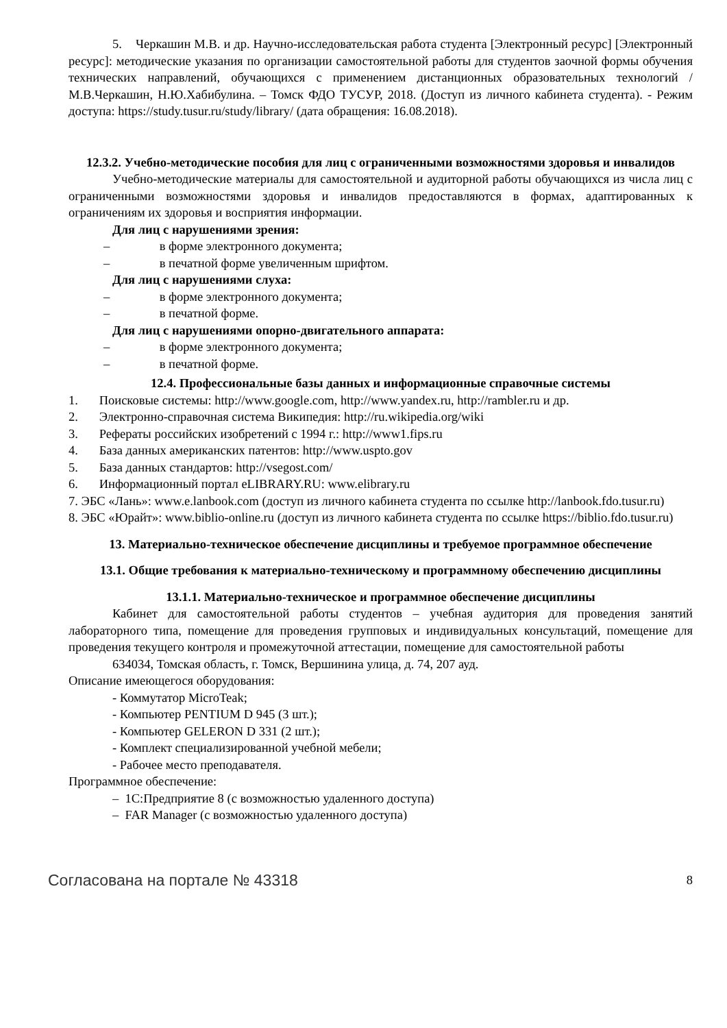5. Черкашин М.В. и др. Научно-исследовательская работа студента [Электронный ресурс] [Электронный ресурс]: методические указания по организации самостоятельной работы для студентов заочной формы обучения технических направлений, обучающихся с применением дистанционных образовательных технологий / М.В.Черкашин, Н.Ю.Хабибулина. – Томск ФДО ТУСУР, 2018. (Доступ из личного кабинета студента). - Режим доступа: https://study.tusur.ru/study/library/ (дата обращения: 16.08.2018).
12.3.2. Учебно-методические пособия для лиц с ограниченными возможностями здоровья и инвалидов
Учебно-методические материалы для самостоятельной и аудиторной работы обучающихся из числа лиц с ограниченными возможностями здоровья и инвалидов предоставляются в формах, адаптированных к ограничениям их здоровья и восприятия информации.
Для лиц с нарушениями зрения:
– в форме электронного документа;
– в печатной форме увеличенным шрифтом.
Для лиц с нарушениями слуха:
– в форме электронного документа;
– в печатной форме.
Для лиц с нарушениями опорно-двигательного аппарата:
– в форме электронного документа;
– в печатной форме.
12.4. Профессиональные базы данных и информационные справочные системы
1. Поисковые системы: http://www.google.com, http://www.yandex.ru, http://rambler.ru и др.
2. Электронно-справочная система Википедия: http://ru.wikipedia.org/wiki
3. Рефераты российских изобретений с 1994 г.: http://www1.fips.ru
4. База данных американских патентов: http://www.uspto.gov
5. База данных стандартов: http://vsegost.com/
6. Информационный портал eLIBRARY.RU: www.elibrary.ru
7. ЭБС «Лань»: www.e.lanbook.com (доступ из личного кабинета студента по ссылке http://lanbook.fdo.tusur.ru)
8. ЭБС «Юрайт»: www.biblio-online.ru (доступ из личного кабинета студента по ссылке https://biblio.fdo.tusur.ru)
13. Материально-техническое обеспечение дисциплины и требуемое программное обеспечение
13.1. Общие требования к материально-техническому и программному обеспечению дисциплины
13.1.1. Материально-техническое и программное обеспечение дисциплины
Кабинет для самостоятельной работы студентов – учебная аудитория для проведения занятий лабораторного типа, помещение для проведения групповых и индивидуальных консультаций, помещение для проведения текущего контроля и промежуточной аттестации, помещение для самостоятельной работы
634034, Томская область, г. Томск, Вершинина улица, д. 74, 207 ауд.
Описание имеющегося оборудования:
- Коммутатор MicroTeak;
- Компьютер PENTIUM D 945 (3 шт.);
- Компьютер GELERON D 331 (2 шт.);
- Комплект специализированной учебной мебели;
- Рабочее место преподавателя.
Программное обеспечение:
– 1С:Предприятие 8 (с возможностью удаленного доступа)
– FAR Manager (с возможностью удаленного доступа)
Согласована на портале № 43318 8